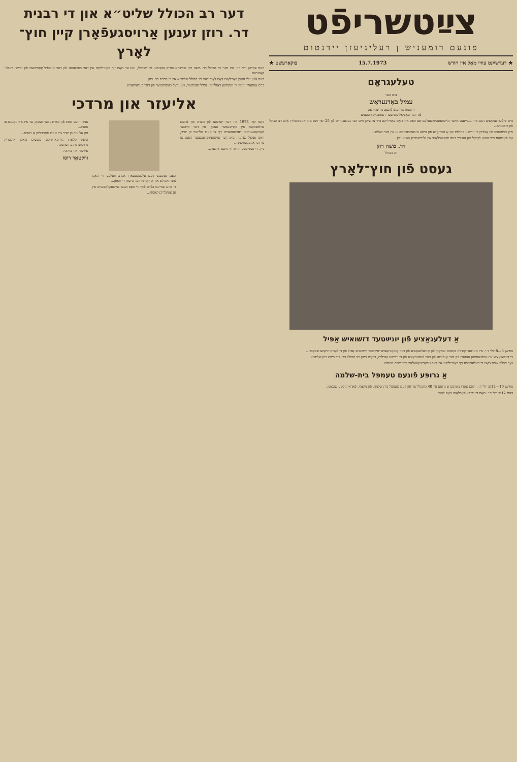צײַטשריפֿט
פֿונעם רומעניש ן רעליגיעזן יידנטום
★ דערשײַנט צוויי מאָל אין חודש 15.7.1973 בוקאַרעשט ★
טעלעגראַם
צום הער
עמיל באָדנעראַש
וויצעפּרעזידענט פֿונעם מדינה-ראַט
פֿון דער סאָציאַליסטישער רעפּובליק רומעניע
מיט טיפֿער עמאָציע האָב איך געלייענט אײַער גליקוואונטש-טעלעגראַם וואָס איר האָט באַוויליקט מיר צו שיקן מיט דער געלעגנהייט פֿון 25 יאָר זינט מײַן אינסטאַלירן אַלס רב הכולל פֿון רומעניע...
מײַן אויפֿגאַבע פֿון אָנפֿירן די יידישע קהילות אין אַ פּעריאָדע פֿון טיפֿע איבערענדערונגען אין דער וועלט...
אַס פֿאַרוואָס מיר זענען לאָיאַל און געטרײַ דעם פֿאָטערלאַנד און גלייכצײַטיק געטע יידן...
דר. משה רוזן
רב הכולל
געסט פֿון חוץ־לאָרץ
אַ דעלעגאַציע פֿון יוניײַטעד דזשואיש אַפּיל
צווישן 5—8 יולי ד.י. איז אונדזער קהילה באַזוכט געוואָרן פֿון אַ דעלעגאַציע פֿון דער אָרגאַניזאַציע יוניײַטעד דזשואיש אַפּיל פֿון די פֿאַראייניקטע שטאַטן...
די דעלעגאַציע איז אויפֿגענומען געוואָרן פֿון דער אָנפֿירונג פֿון דער פֿעדעראַציע פֿון די יידישע קהילות, בראָש מיטן רב הכולל דר. דוד משה רוזן שליט״א.
נאָך קבלת שבת האָט די דעלעגאַציע זיך באַטייליקט אין דער טראַדיציאָנעלער עונג־שבת סעודה.
אַ גרופּע פֿונעם טעמפּל בית-שלמה
צווישן 10—12טן יולי ד.י. האָט אונדז באַזוכט אַ גרופּע פֿון 40 מיטגלידער פֿון דעם טעמפּל בית שלמה, פֿון מיאַמי, פֿאַראייניקטע שטאַטן.
דעם 12טן יולי ד.י. האָט די גרופּע פֿאַרלאָזט דאָס לאַנד.
דער רב הכולל שליט״א און די רבנית
דר. רוזן זענען אַרויסגעפֿאָרן קיין חוץ־לאָרץ
דעם צווייטן יולי ד.י. איז דער רב הכולל דר. משה רוזן שליט״א צוריק געקומען פֿון ישראל, וואו ער האָט זיך באַטייליקט אין דער באַראַטונג פֿון דער אויספֿיר־קאָמיטעט פֿון יידישן וועלט־קאָנגרעס.
דעם 8טן יולי האָבן פֿאַרלאָזט דאָס לאַנד דער רב הכולל שליט״א און די רבנית דר. רוזן.
ביים אָפּפֿאָרן זענען זיי געקומען באַגלייטן: עמיל שעכטער, גענעראַל־סעקרעטאַר פֿון דער פֿעדעראַציע.
אליעזר און מרדכי
דאָס יאָר 1973 איז דער יאָרטאָג פֿון מצרה און פֿונעם אויפֿשטאַנד אין וואַרשעווער געטאָ. פֿון דער ווײַטער פֿאַרגאַנגענהייט דערנענטערט זיך צו אונדז אליעזר בן יאיר, וואָס אַמאָל געוועזן, מיט דער אויסגעשפּרעכענער האַנט צו מרדכי אַניעלעוויטש...
ניין, די געשיכטע חזרט זיך נישט איבער...
האָבן געקענט דעם עלעמענטאַרן אמת, וועלכע זיי האָבן פֿאַרוואַנדלט אין אַ וואָרט: וועז ס׳ועדן די וואָפֿן...
די מוזע שווייגט בפֿרט פֿאַר די וואָס זענען אײַנגעקלאַמערט אין אַן אומגלייכן קאַמף...
אמת, דעם אמת פֿון וואַרשעווער געטאָ, ער איז אַזוי נאָענט צו אונדז...
פֿון אליעזר בן יאיר איז אונדז פֿאַרבליבן אַ רעדע...
ס׳איז קלאָר: גרויסאַרטיקע מעשים מאַכן איבעריק גרויסאַרטיקע ווערטער.
אליעזר און מרדכי.
וויקטאָר רוסו